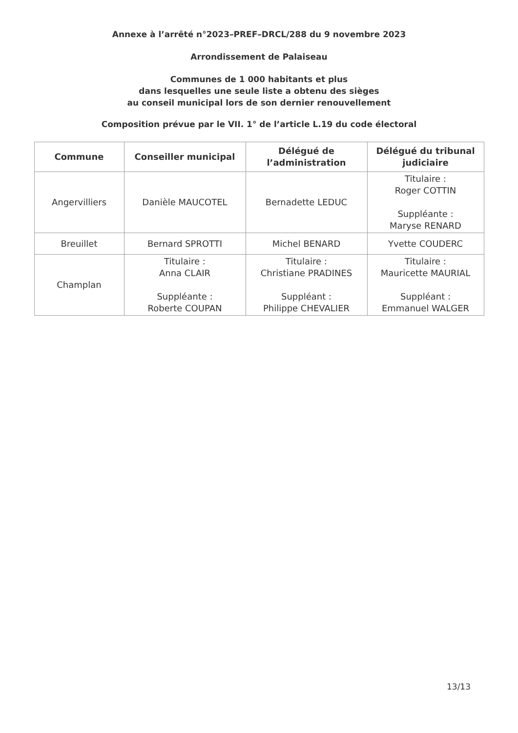Annexe à l’arrêté n°2023–PREF–DRCL/288 du 9 novembre 2023
Arrondissement de Palaiseau
Communes de 1 000 habitants et plus
dans lesquelles une seule liste a obtenu des sièges
au conseil municipal lors de son dernier renouvellement
Composition prévue par le VII. 1° de l’article L.19 du code électoral
| Commune | Conseiller municipal | Délégué de l’administration | Délégué du tribunal judiciaire |
| --- | --- | --- | --- |
| Angervilliers | Danièle MAUCOTEL | Bernadette LEDUC | Titulaire : Roger COTTIN Suppléante : Maryse RENARD |
| Breuillet | Bernard SPROTTI | Michel BENARD | Yvette COUDERC |
| Champlan | Titulaire : Anna CLAIR Suppléante : Roberte COUPAN | Titulaire : Christiane PRADINES Suppléant : Philippe CHEVALIER | Titulaire : Mauricette MAURIAL Suppléant : Emmanuel WALGER |
13/13